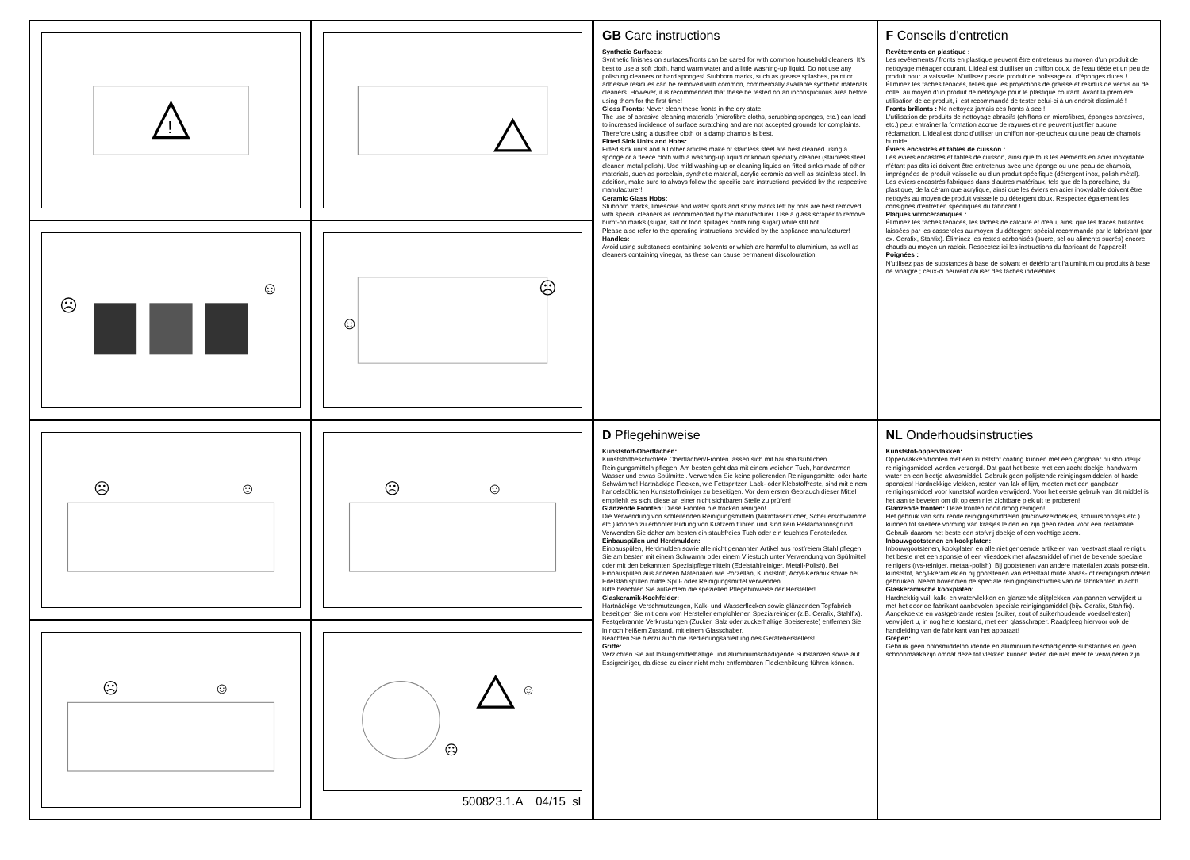!
☹
☺
☺
☹
☹
☺
☹
☺
☹
☺
☺
☹
500823.1.A 04/15 sl
GB Care instructions
Synthetic Surfaces:
Synthetic finishes on surfaces/fronts can be cared for with common household cleaners. It's best to use a soft cloth, hand warm water and a little washing-up liquid. Do not use any polishing cleaners or hard sponges! Stubborn marks, such as grease splashes, paint or adhesive residues can be removed with common, commercially available synthetic materials cleaners. However, it is recommended that these be tested on an inconspicuous area before using them for the first time!
Gloss Fronts: Never clean these fronts in the dry state!
The use of abrasive cleaning materials (microfibre cloths, scrubbing sponges, etc.) can lead to increased incidence of surface scratching and are not accepted grounds for complaints. Therefore using a dustfree cloth or a damp chamois is best.
Fitted Sink Units and Hobs:
Fitted sink units and all other articles make of stainless steel are best cleaned using a sponge or a fleece cloth with a washing-up liquid or known specialty cleaner (stainless steel cleaner, metal polish). Use mild washing-up or cleaning liquids on fitted sinks made of other materials, such as porcelain, synthetic material, acrylic ceramic as well as stainless steel. In addition, make sure to always follow the specific care instructions provided by the respective manufacturer!
Ceramic Glass Hobs:
Stubborn marks, limescale and water spots and shiny marks left by pots are best removed with special cleaners as recommended by the manufacturer. Use a glass scraper to remove burnt-on marks (sugar, salt or food spillages containing sugar) while still hot.
Please also refer to the operating instructions provided by the appliance manufacturer!
Handles:
Avoid using substances containing solvents or which are harmful to aluminium, as well as cleaners containing vinegar, as these can cause permanent discolouration.
F Conseils d'entretien
Revêtements en plastique :
Les revêtements / fronts en plastique peuvent être entretenus au moyen d'un produit de nettoyage ménager courant. L'idéal est d'utiliser un chiffon doux, de l'eau tiède et un peu de produit pour la vaisselle. N'utilisez pas de produit de polissage ou d'éponges dures ! Éliminez les taches tenaces, telles que les projections de graisse et résidus de vernis ou de colle, au moyen d'un produit de nettoyage pour le plastique courant. Avant la première utilisation de ce produit, il est recommandé de tester celui-ci à un endroit dissimulé !
Fronts brillants : Ne nettoyez jamais ces fronts à sec !
L'utilisation de produits de nettoyage abrasifs (chiffons en microfibres, éponges abrasives, etc.) peut entraîner la formation accrue de rayures et ne peuvent justifier aucune réclamation. L'idéal est donc d'utiliser un chiffon non-pelucheux ou une peau de chamois humide.
Éviers encastrés et tables de cuisson :
Les éviers encastrés et tables de cuisson, ainsi que tous les éléments en acier inoxydable n'étant pas dits ici doivent être entretenus avec une éponge ou une peau de chamois, imprégnées de produit vaisselle ou d'un produit spécifique (détergent inox, polish métal). Les éviers encastrés fabriqués dans d'autres matériaux, tels que de la porcelaine, du plastique, de la céramique acrylique, ainsi que les éviers en acier inoxydable doivent être nettoyés au moyen de produit vaisselle ou détergent doux. Respectez également les consignes d'entretien spécifiques du fabricant !
Plaques vitrocéramiques :
Éliminez les taches tenaces, les taches de calcaire et d'eau, ainsi que les traces brillantes laissées par les casseroles au moyen du détergent spécial recommandé par le fabricant (par ex. Cerafix, Stahfix). Éliminez les restes carbonisés (sucre, sel ou aliments sucrés) encore chauds au moyen un racloir. Respectez ici les instructions du fabricant de l'appareil!
Poignées :
N'utilisez pas de substances à base de solvant et détériorant l'aluminium ou produits à base de vinaigre ; ceux-ci peuvent causer des taches indélébiles.
D Pflegehinweise
Kunststoff-Oberflächen:
Kunststoffbeschichtete Oberflächen/Fronten lassen sich mit haushaltsüblichen Reinigungsmitteln pflegen. Am besten geht das mit einem weichen Tuch, handwarmen Wasser und etwas Spülmittel. Verwenden Sie keine polierenden Reinigungsmittel oder harte Schwämme! Hartnäckige Flecken, wie Fettspritzer, Lack- oder Klebstoffreste, sind mit einem handelsüblichen Kunststoffreiniger zu beseitigen. Vor dem ersten Gebrauch dieser Mittel empfiehlt es sich, diese an einer nicht sichtbaren Stelle zu prüfen!
Glänzende Fronten: Diese Fronten nie trocken reinigen!
Die Verwendung von schleifenden Reinigungsmitteln (Mikrofasertücher, Scheuerschwämme etc.) können zu erhöhter Bildung von Kratzern führen und sind kein Reklamationsgrund. Verwenden Sie daher am besten ein staubfreies Tuch oder ein feuchtes Fensterleder.
Einbauspülen und Herdmulden:
Einbauspülen, Herdmulden sowie alle nicht genannten Artikel aus rostfreiem Stahl pflegen Sie am besten mit einem Schwamm oder einem Vliestuch unter Verwendung von Spülmittel oder mit den bekannten Spezialpflegemitteln (Edelstahlreiniger, Metall-Polish). Bei Einbauspülen aus anderen Materialien wie Porzellan, Kunststoff, Acryl-Keramik sowie bei Edelstahlspülen milde Spül- oder Reinigungsmittel verwenden.
Bitte beachten Sie außerdem die speziellen Pflegehinweise der Hersteller!
Glaskeramik-Kochfelder:
Hartnäckige Verschmutzungen, Kalk- und Wasserflecken sowie glänzenden Topfabrieb beseitigen Sie mit dem vom Hersteller empfohlenen Spezialreiniger (z.B. Cerafix, Stahlfix). Festgebrannte Verkrustungen (Zucker, Salz oder zuckerhaltige Speisereste) entfernen Sie, in noch heißem Zustand, mit einem Glasschaber.
Beachten Sie hierzu auch die Bedienungsanleitung des Geräteherstellers!
Griffe:
Verzichten Sie auf lösungsmittelhaltige und aluminiumschädigende Substanzen sowie auf Essigreiniger, da diese zu einer nicht mehr entfernbaren Fleckenbildung führen können.
NL Onderhoudsinstructies
Kunststof-oppervlakken:
Oppervlakken/fronten met een kunststof coating kunnen met een gangbaar huishoudelijk reinigingsmiddel worden verzorgd. Dat gaat het beste met een zacht doekje, handwarm water en een beetje afwasmiddel. Gebruik geen polijstende reinigingsmiddelen of harde sponsjes! Hardnekkige vlekken, resten van lak of lijm, moeten met een gangbaar reinigingsmiddel voor kunststof worden verwijderd. Voor het eerste gebruik van dit middel is het aan te bevelen om dit op een niet zichtbare plek uit te proberen!
Glanzende fronten: Deze fronten nooit droog reinigen!
Het gebruik van schurende reinigingsmiddelen (microvezeldoekjes, schuursponsjes etc.) kunnen tot snellere vorming van krasjes leiden en zijn geen reden voor een reclamatie. Gebruik daarom het beste een stofvrij doekje of een vochtige zeem.
Inbouwgootstenen en kookplaten:
Inbouwgootstenen, kookplaten en alle niet genoemde artikelen van roestvast staal reinigt u het beste met een sponsje of een vliesdoek met afwasmiddel of met de bekende speciale reinigers (rvs-reiniger, metaal-polish). Bij gootstenen van andere materialen zoals porselein, kunststof, acryl-keramiek en bij gootstenen van edelstaal milde afwas- of reinigingsmiddelen gebruiken. Neem bovendien de speciale reinigingsinstructies van de fabrikanten in acht!
Glaskeramische kookplaten:
Hardnekkig vuil, kalk- en watervlekken en glanzende slijtplekken van pannen verwijdert u met het door de fabrikant aanbevolen speciale reinigingsmiddel (bijv. Cerafix, Stahlfix). Aangekoekte en vastgebrande resten (suiker, zout of suikerhoudende voedselresten) verwijdert u, in nog hete toestand, met een glasschraper. Raadpleeg hiervoor ook de handleiding van de fabrikant van het apparaat!
Grepen:
Gebruik geen oplosmiddelhoudende en aluminium beschadigende substanties en geen schoonmaakazijn omdat deze tot vlekken kunnen leiden die niet meer te verwijderen zijn.